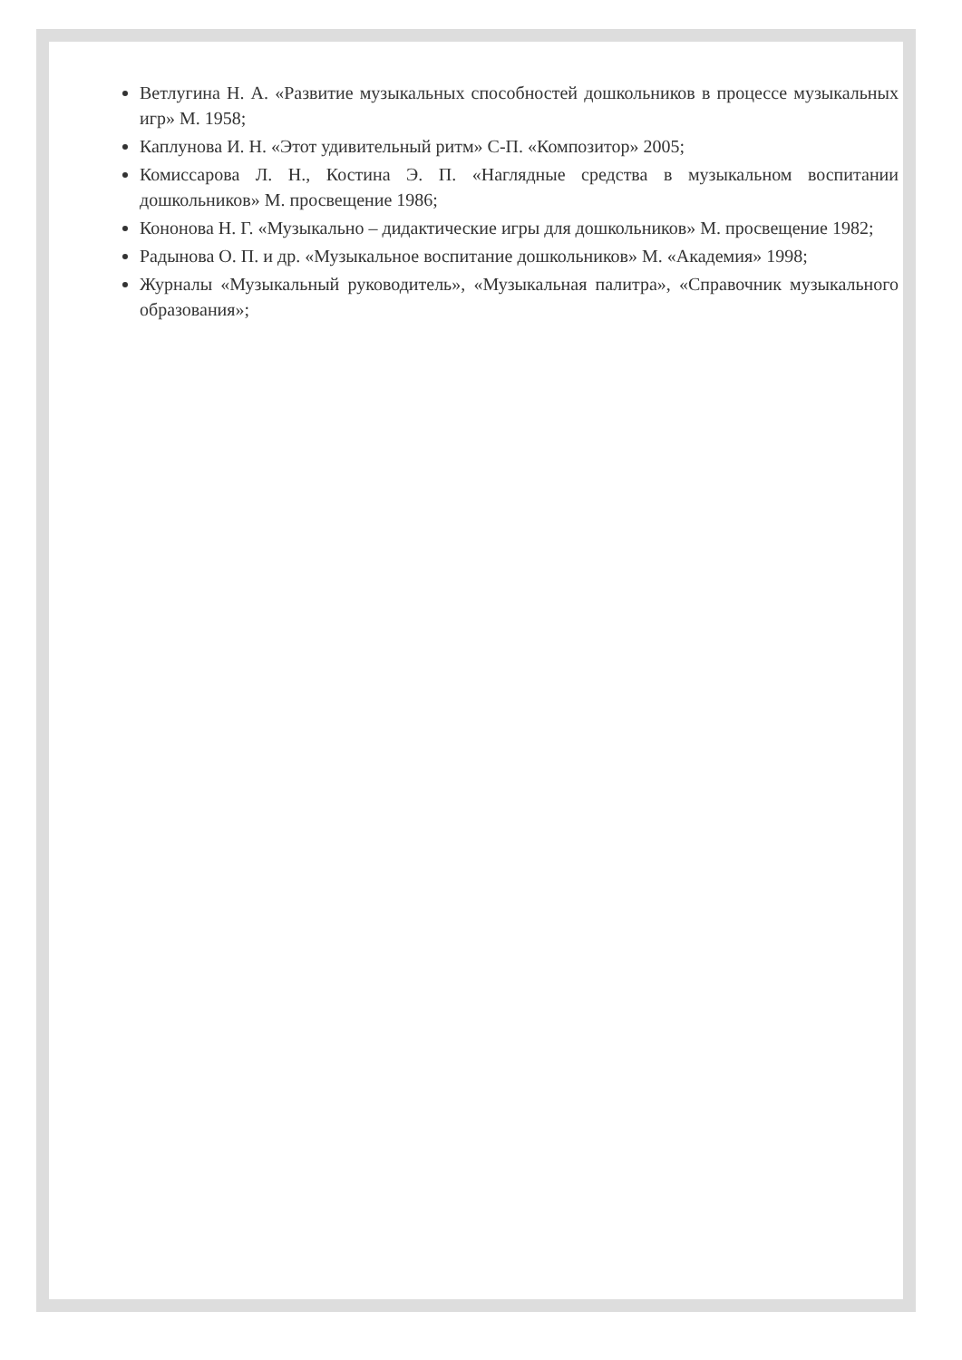Ветлугина Н. А. «Развитие музыкальных способностей дошкольников в процессе музыкальных игр» М. 1958;
Каплунова И. Н. «Этот удивительный ритм» С-П. «Композитор» 2005;
Комиссарова Л. Н., Костина Э. П. «Наглядные средства в музыкальном воспитании дошкольников» М. просвещение 1986;
Кононова Н. Г. «Музыкально – дидактические игры для дошкольников» М. просвещение 1982;
Радынова О. П. и др. «Музыкальное воспитание дошкольников» М. «Академия» 1998;
Журналы «Музыкальный руководитель», «Музыкальная палитра», «Справочник музыкального образования»;